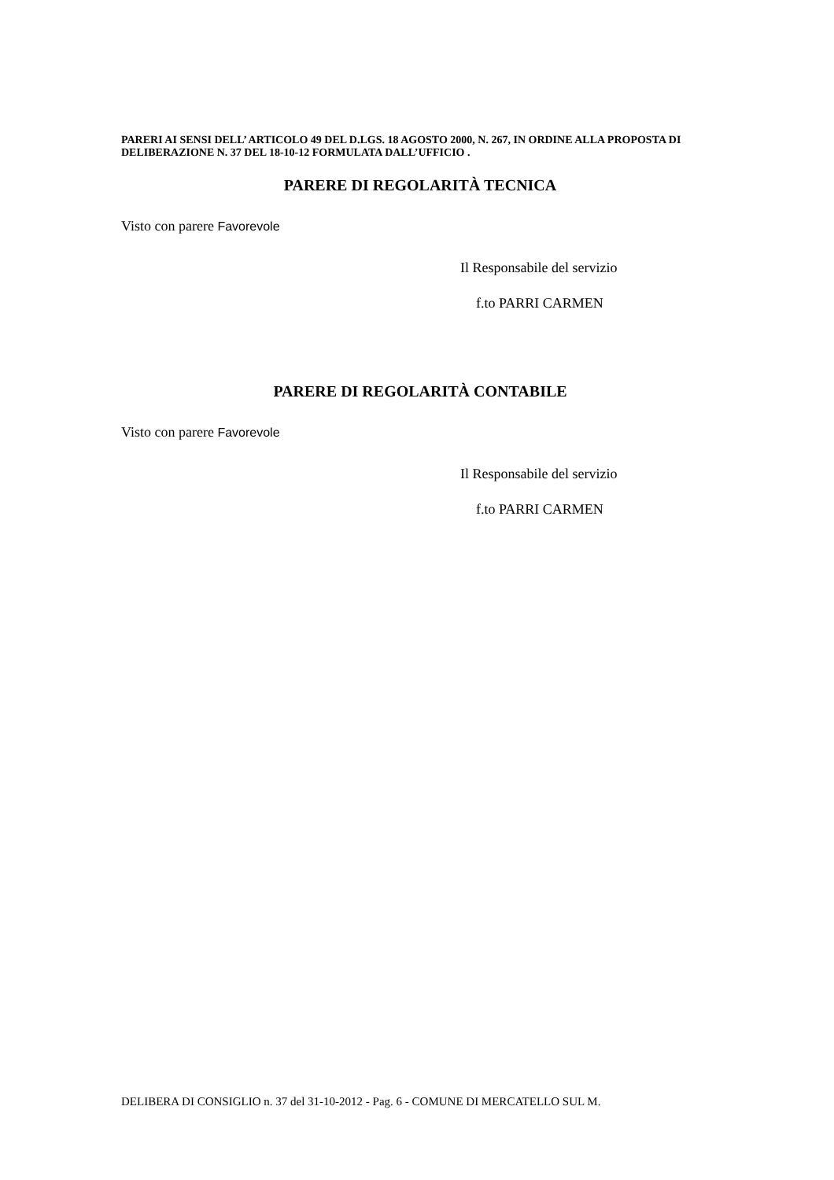PARERI AI SENSI DELL’ ARTICOLO 49 DEL D.LGS. 18 AGOSTO 2000, N. 267, IN ORDINE ALLA PROPOSTA DI DELIBERAZIONE N. 37 DEL 18-10-12 FORMULATA DALL’UFFICIO .
PARERE DI REGOLARITÀ TECNICA
Visto con parere Favorevole
Il Responsabile del servizio
f.to PARRI CARMEN
PARERE DI REGOLARITÀ CONTABILE
Visto con parere Favorevole
Il Responsabile del servizio
f.to PARRI CARMEN
DELIBERA DI CONSIGLIO n. 37 del 31-10-2012 - Pag. 6 - COMUNE DI MERCATELLO SUL M.